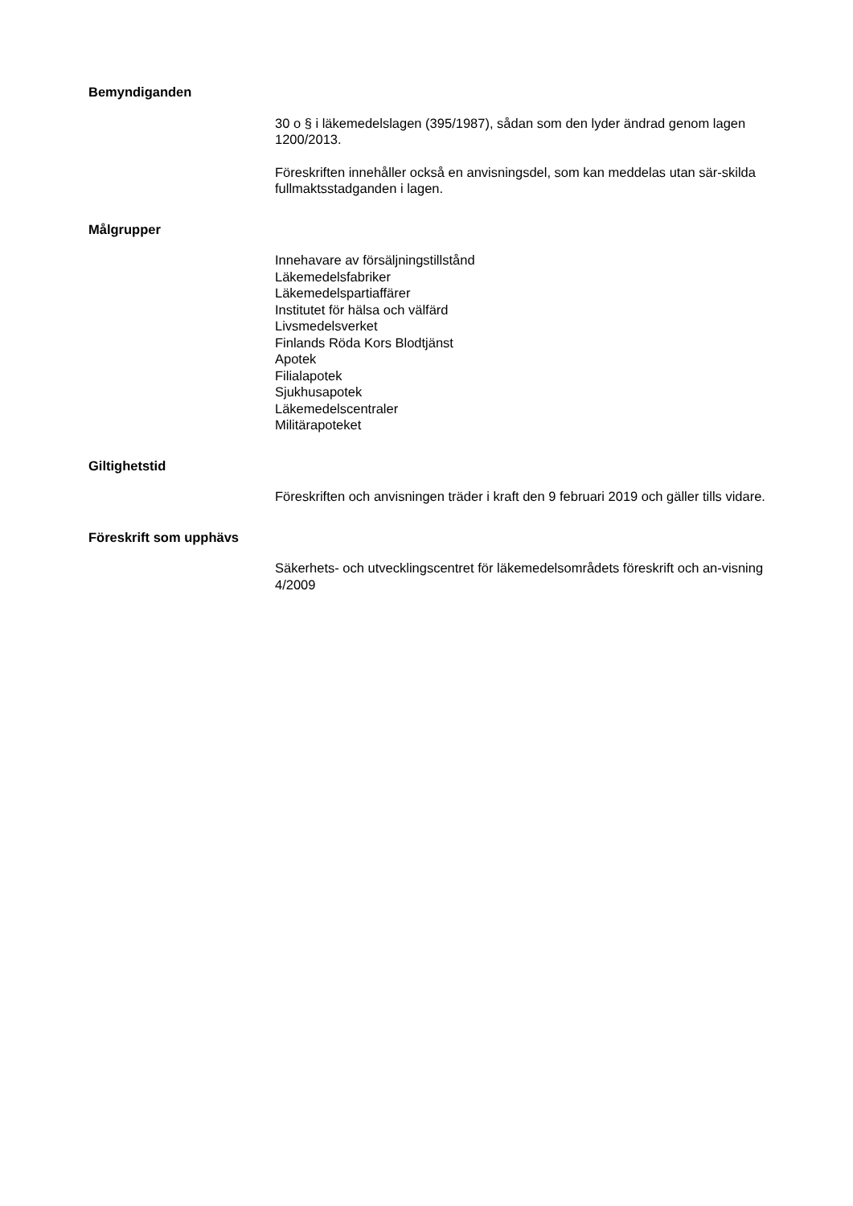Bemyndiganden
30 o § i läkemedelslagen (395/1987), sådan som den lyder ändrad genom lagen 1200/2013.
Föreskriften innehåller också en anvisningsdel, som kan meddelas utan sär-skilda fullmaktsstadganden i lagen.
Målgrupper
Innehavare av försäljningstillstånd
Läkemedelsfabriker
Läkemedelspartiaffärer
Institutet för hälsa och välfärd
Livsmedelsverket
Finlands Röda Kors Blodtjänst
Apotek
Filialapotek
Sjukhusapotek
Läkemedelscentraler
Militärapoteket
Giltighetstid
Föreskriften och anvisningen träder i kraft den 9 februari 2019 och gäller tills vidare.
Föreskrift som upphävs
Säkerhets- och utvecklingscentret för läkemedelsområdets föreskrift och an-visning 4/2009